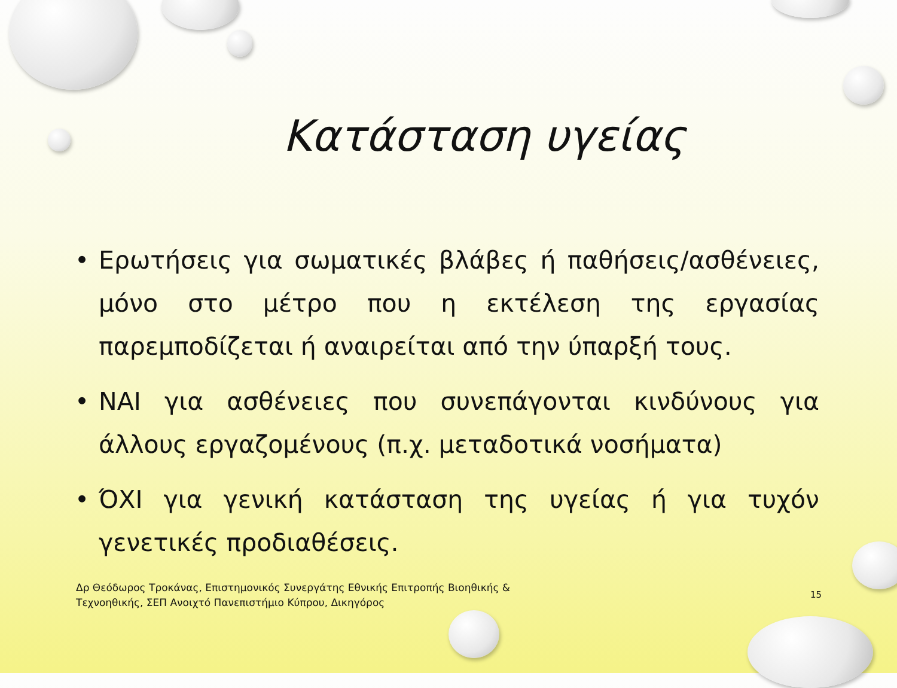Κατάσταση υγείας
• Ερωτήσεις για σωματικές βλάβες ή παθήσεις/ασθένειες, μόνο στο μέτρο που η εκτέλεση της εργασίας παρεμποδίζεται ή αναιρείται από την ύπαρξή τους.
• ΝΑΙ για ασθένειες που συνεπάγονται κινδύνους για άλλους εργαζομένους (π.χ. μεταδοτικά νοσήματα)
• ΌΧΙ για γενική κατάσταση της υγείας ή για τυχόν γενετικές προδιαθέσεις.
Δρ Θεόδωρος Τροκάνας, Επιστημονικός Συνεργάτης Εθνικής Επιτροπής Βιοηθικής & Τεχνοηθικής, ΣΕΠ Ανοιχτό Πανεπιστήμιο Κύπρου, Δικηγόρος
15